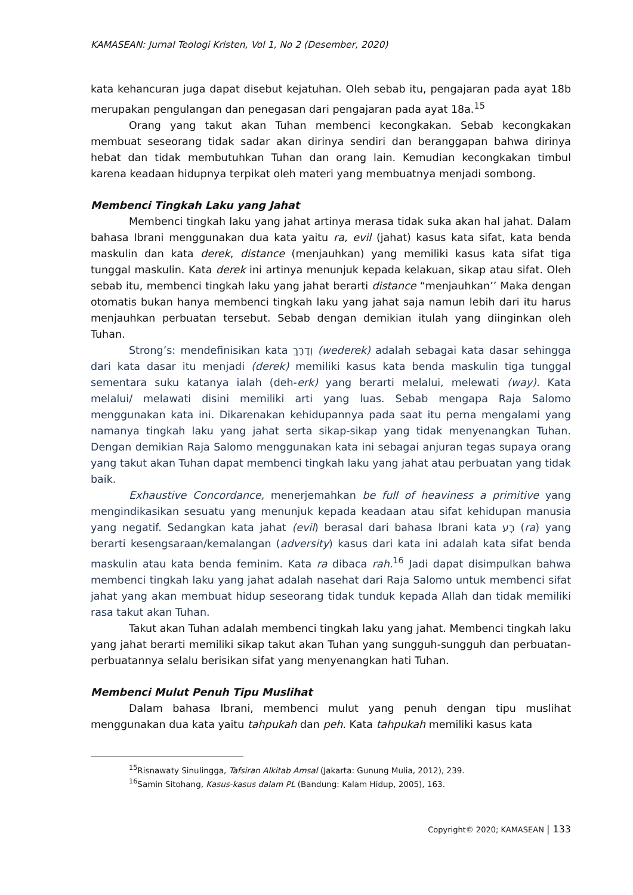KAMASEAN: Jurnal Teologi Kristen, Vol 1, No 2 (Desember, 2020)
kata kehancuran juga dapat disebut kejatuhan. Oleh sebab itu, pengajaran pada ayat 18b merupakan pengulangan dan penegasan dari pengajaran pada ayat 18a.<sup>15</sup>
Orang yang takut akan Tuhan membenci kecongkakan. Sebab kecongkakan membuat seseorang tidak sadar akan dirinya sendiri dan beranggapan bahwa dirinya hebat dan tidak membutuhkan Tuhan dan orang lain. Kemudian kecongkakan timbul karena keadaan hidupnya terpikat oleh materi yang membuatnya menjadi sombong.
Membenci Tingkah Laku yang Jahat
Membenci tingkah laku yang jahat artinya merasa tidak suka akan hal jahat. Dalam bahasa Ibrani menggunakan dua kata yaitu ra, evil (jahat) kasus kata sifat, kata benda maskulin dan kata derek, distance (menjauhkan) yang memiliki kasus kata sifat tiga tunggal maskulin. Kata derek ini artinya menunjuk kepada kelakuan, sikap atau sifat. Oleh sebab itu, membenci tingkah laku yang jahat berarti distance “menjauhkan’’ Maka dengan otomatis bukan hanya membenci tingkah laku yang jahat saja namun lebih dari itu harus menjauhkan perbuatan tersebut. Sebab dengan demikian itulah yang diinginkan oleh Tuhan.
Strong’s: mendefinisikan kata וְדֶרֶךְ (wederek) adalah sebagai kata dasar sehingga dari kata dasar itu menjadi (derek) memiliki kasus kata benda maskulin tiga tunggal sementara suku katanya ialah (deh-erk) yang berarti melalui, melewati (way). Kata melalui/ melawati disini memiliki arti yang luas. Sebab mengapa Raja Salomo menggunakan kata ini. Dikarenakan kehidupannya pada saat itu perna mengalami yang namanya tingkah laku yang jahat serta sikap-sikap yang tidak menyenangkan Tuhan. Dengan demikian Raja Salomo menggunakan kata ini sebagai anjuran tegas supaya orang yang takut akan Tuhan dapat membenci tingkah laku yang jahat atau perbuatan yang tidak baik.
Exhaustive Concordance, menerjemahkan be full of heaviness a primitive yang mengindikasikan sesuatu yang menunjuk kepada keadaan atau sifat kehidupan manusia yang negatif. Sedangkan kata jahat (evil) berasal dari bahasa Ibrani kata רָע (ra) yang berarti kesengsaraan/kemalangan (adversity) kasus dari kata ini adalah kata sifat benda maskulin atau kata benda feminim. Kata ra dibaca rah.<sup>16</sup> Jadi dapat disimpulkan bahwa membenci tingkah laku yang jahat adalah nasehat dari Raja Salomo untuk membenci sifat jahat yang akan membuat hidup seseorang tidak tunduk kepada Allah dan tidak memiliki rasa takut akan Tuhan.
Takut akan Tuhan adalah membenci tingkah laku yang jahat. Membenci tingkah laku yang jahat berarti memiliki sikap takut akan Tuhan yang sungguh-sungguh dan perbuatan-perbuatannya selalu berisikan sifat yang menyenangkan hati Tuhan.
Membenci Mulut Penuh Tipu Muslihat
Dalam bahasa Ibrani, membenci mulut yang penuh dengan tipu muslihat menggunakan dua kata yaitu tahpukah dan peh. Kata tahpukah memiliki kasus kata
<sup>15</sup> Risnawaty Sinulingga, Tafsiran Alkitab Amsal (Jakarta: Gunung Mulia, 2012), 239.
<sup>16</sup> Samin Sitohang, Kasus-kasus dalam PL (Bandung: Kalam Hidup, 2005), 163.
Copyright© 2020; KAMASEAN | 133